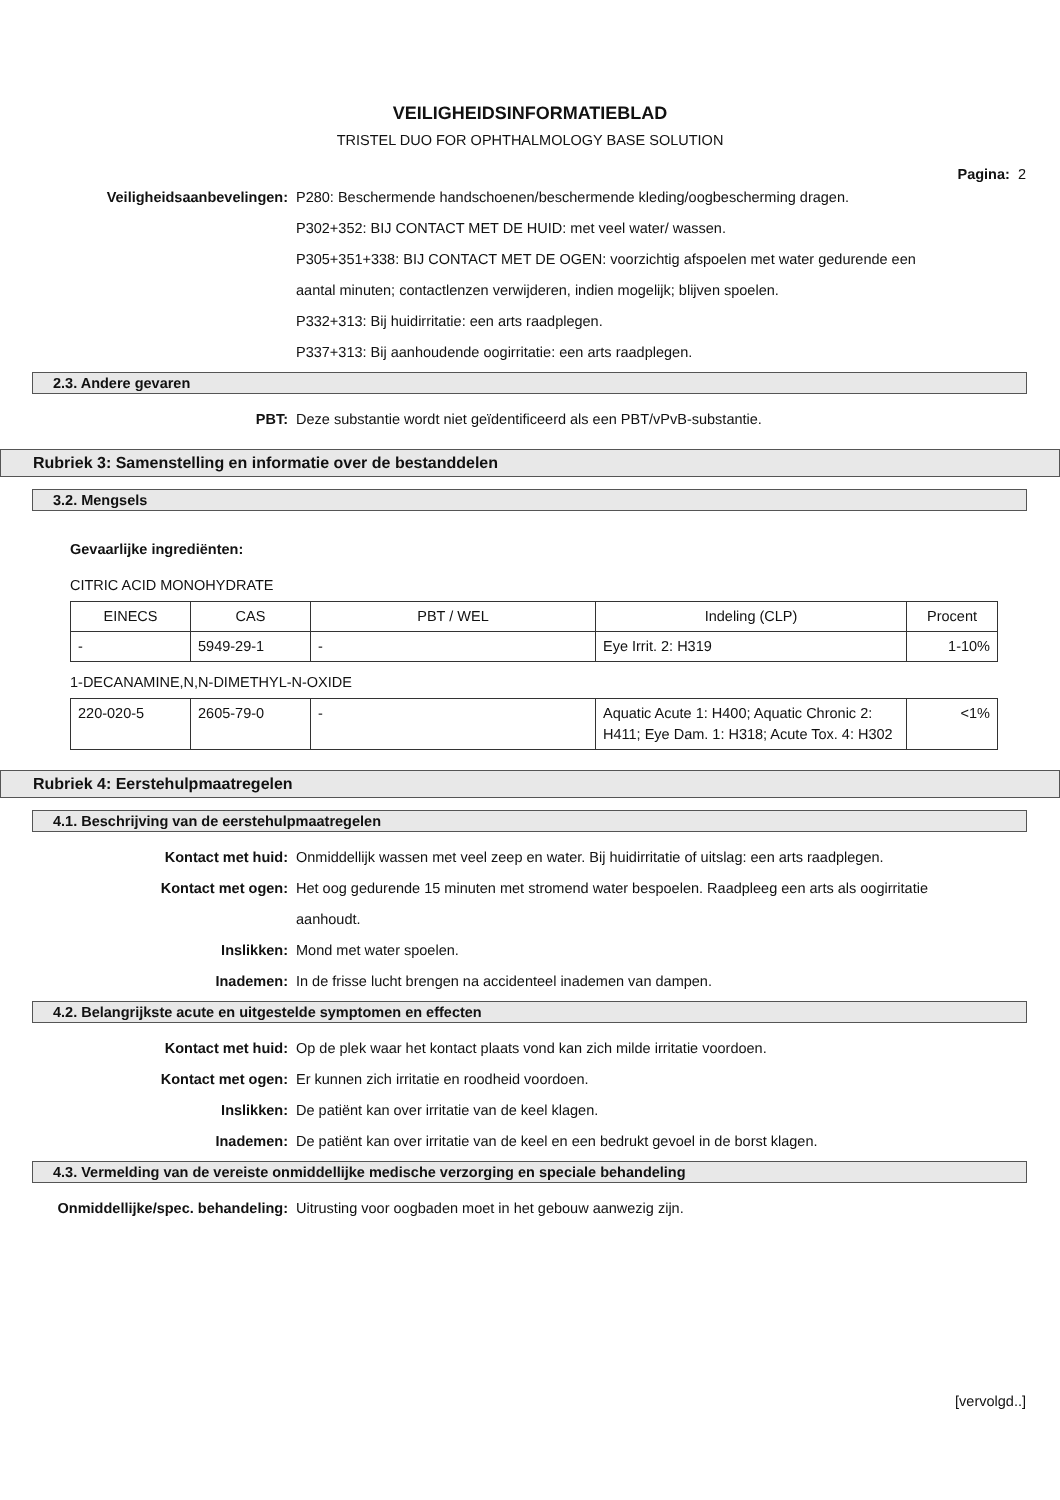VEILIGHEIDSINFORMATIEBLAD
TRISTEL DUO FOR OPHTHALMOLOGY BASE SOLUTION
Pagina: 2
Veiligheidsaanbevelingen: P280: Beschermende handschoenen/beschermende kleding/oogbescherming dragen.
P302+352: BIJ CONTACT MET DE HUID: met veel water/ wassen.
P305+351+338: BIJ CONTACT MET DE OGEN: voorzichtig afspoelen met water gedurende een aantal minuten; contactlenzen verwijderen, indien mogelijk; blijven spoelen.
P332+313: Bij huidirritatie: een arts raadplegen.
P337+313: Bij aanhoudende oogirritatie: een arts raadplegen.
2.3. Andere gevaren
PBT: Deze substantie wordt niet geïdentificeerd als een PBT/vPvB-substantie.
Rubriek 3: Samenstelling en informatie over de bestanddelen
3.2. Mengsels
Gevaarlijke ingrediënten:
CITRIC ACID MONOHYDRATE
| EINECS | CAS | PBT / WEL | Indeling (CLP) | Procent |
| - | 5949-29-1 | - | Eye Irrit. 2: H319 | 1-10% |
1-DECANAMINE,N,N-DIMETHYL-N-OXIDE
| 220-020-5 | 2605-79-0 | - | Aquatic Acute 1: H400; Aquatic Chronic 2: H411; Eye Dam. 1: H318; Acute Tox. 4: H302 | <1% |
Rubriek 4: Eerstehulpmaatregelen
4.1. Beschrijving van de eerstehulpmaatregelen
Kontact met huid: Onmiddellijk wassen met veel zeep en water. Bij huidirritatie of uitslag: een arts raadplegen.
Kontact met ogen: Het oog gedurende 15 minuten met stromend water bespoelen. Raadpleeg een arts als oogirritatie aanhoudt.
Inslikken: Mond met water spoelen.
Inademen: In de frisse lucht brengen na accidenteel inademen van dampen.
4.2. Belangrijkste acute en uitgestelde symptomen en effecten
Kontact met huid: Op de plek waar het kontact plaats vond kan zich milde irritatie voordoen.
Kontact met ogen: Er kunnen zich irritatie en roodheid voordoen.
Inslikken: De patiënt kan over irritatie van de keel klagen.
Inademen: De patiënt kan over irritatie van de keel en een bedrukt gevoel in de borst klagen.
4.3. Vermelding van de vereiste onmiddellijke medische verzorging en speciale behandeling
Onmiddellijke/spec. behandeling: Uitrusting voor oogbaden moet in het gebouw aanwezig zijn.
[vervolgd..]